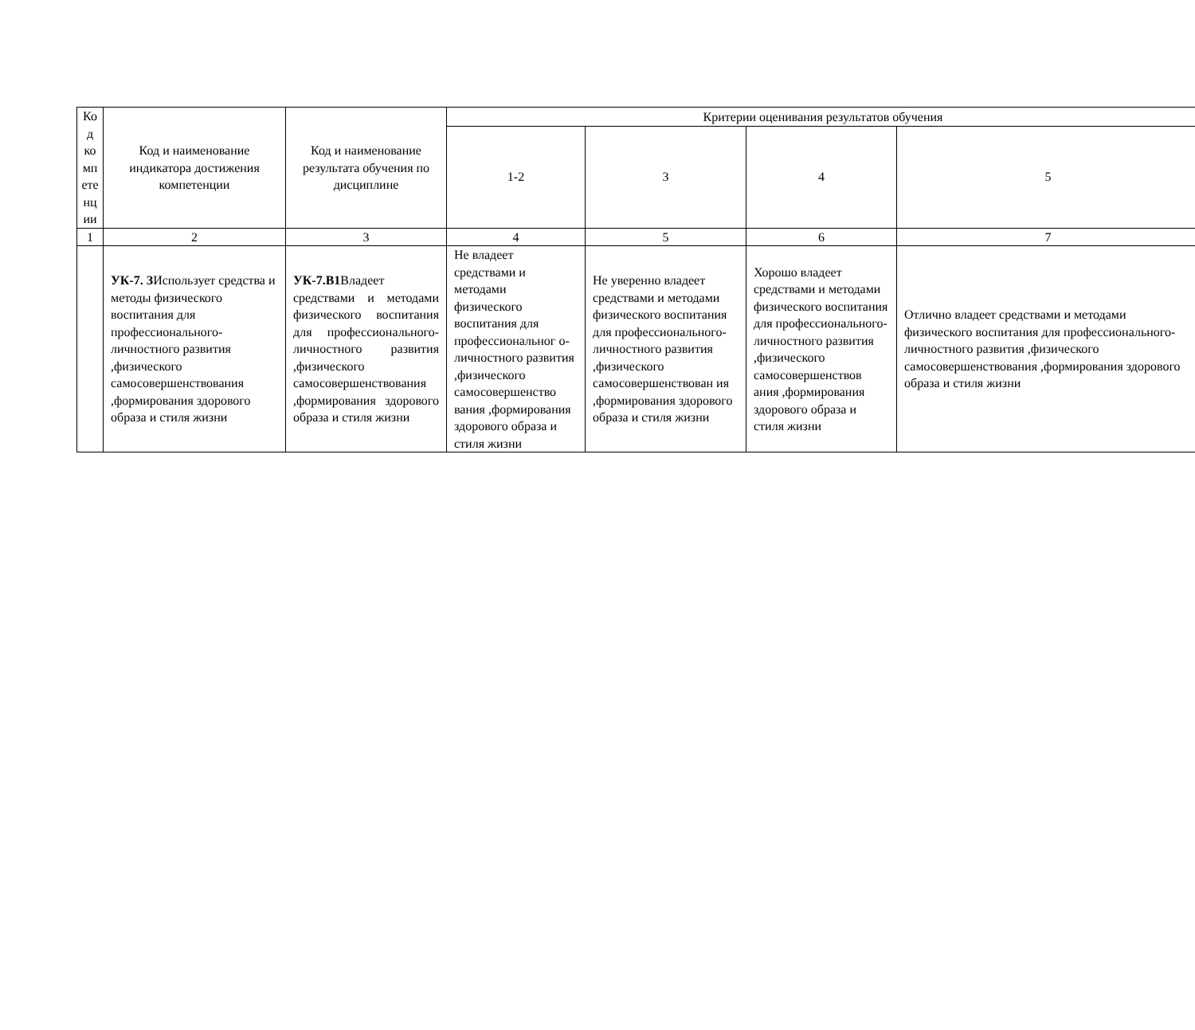| Ко д ко мп ете нц ии | Код и наименование индикатора достижения компетенции | Код и наименование результата обучения по дисциплине | Критерии оценивания результатов обучения | | | |
| --- | --- | --- | --- | --- | --- | --- |
| | | | 1-2 | 3 | 4 | 5 |
| 1 | 2 | 3 | 4 | 5 | 6 | 7 |
| | УК-7. З Использует средства и методы физического воспитания для профессионального-личностного развития ,физического самосовершенствования ,формирования здорового образа и стиля жизни | УК-7.В1 Владеет средствами и методами физического воспитания для профессионального-личностного развития ,физического самосовершенствования ,формирования здорового образа и стиля жизни | Не владеет средствами и методами физического воспитания для профессиональног о-личностного развития ,физического самосовершенство вания ,формирования здорового образа и стиля жизни | Не уверенно владеет средствами и методами физического воспитания для профессионального-личностного развития ,физического самосовершенствован ия ,формирования здорового образа и стиля жизни | Хорошо владеет средствами и методами физического воспитания для профессионального-личностного развития ,физического самосовершенствов ания ,формирования здорового образа и стиля жизни | Отлично владеет средствами и методами физического воспитания для профессионального-личностного развития ,физического самосовершенствования ,формирования здорового образа и стиля жизни |